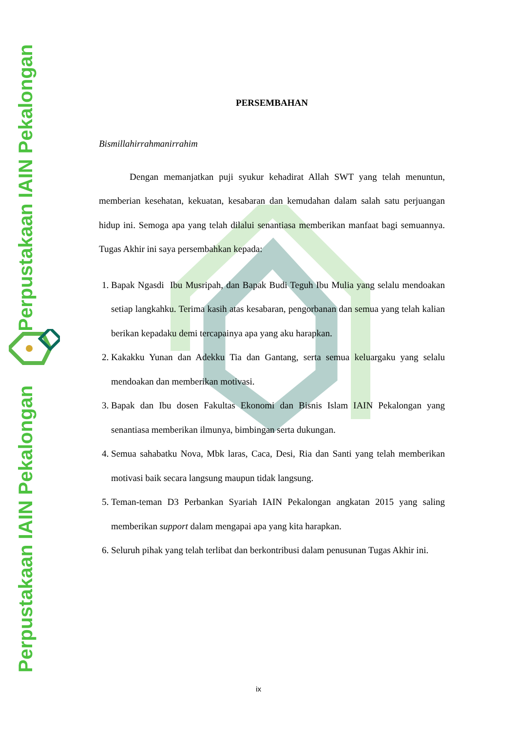Perpustakaan IAIN Pekalongan Perpustakaan IAIN Pekalongan
PERSEMBAHAN
Bismillahirrahmanirrahim
Dengan memanjatkan puji syukur kehadirat Allah SWT yang telah menuntun, memberian kesehatan, kekuatan, kesabaran dan kemudahan dalam salah satu perjuangan hidup ini. Semoga apa yang telah dilalui senantiasa memberikan manfaat bagi semuannya. Tugas Akhir ini saya persembahkan kepada:
1. Bapak Ngasdi Ibu Musripah, dan Bapak Budi Teguh Ibu Mulia yang selalu mendoakan setiap langkahku. Terima kasih atas kesabaran, pengorbanan dan semua yang telah kalian berikan kepadaku demi tercapainya apa yang aku harapkan.
2. Kakakku Yunan dan Adekku Tia dan Gantang, serta semua keluargaku yang selalu mendoakan dan memberikan motivasi.
3. Bapak dan Ibu dosen Fakultas Ekonomi dan Bisnis Islam IAIN Pekalongan yang senantiasa memberikan ilmunya, bimbingan serta dukungan.
4. Semua sahabatku Nova, Mbk laras, Caca, Desi, Ria dan Santi yang telah memberikan motivasi baik secara langsung maupun tidak langsung.
5. Teman-teman D3 Perbankan Syariah IAIN Pekalongan angkatan 2015 yang saling memberikan support dalam mengapai apa yang kita harapkan.
6. Seluruh pihak yang telah terlibat dan berkontribusi dalam penusunan Tugas Akhir ini.
ix